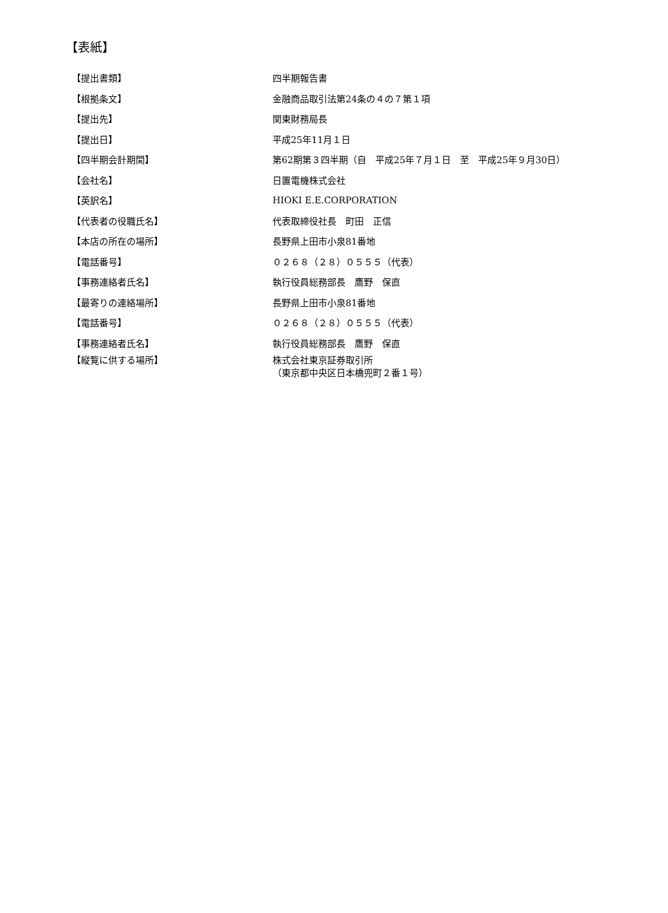【表紙】
| 【提出書類】 | 四半期報告書 |
| 【根拠条文】 | 金融商品取引法第24条の４の７第１項 |
| 【提出先】 | 関東財務局長 |
| 【提出日】 | 平成25年11月１日 |
| 【四半期会計期間】 | 第62期第３四半期（自 平成25年７月１日 至 平成25年９月30日） |
| 【会社名】 | 日置電機株式会社 |
| 【英訳名】 | HIOKI E.E.CORPORATION |
| 【代表者の役職氏名】 | 代表取締役社長 町田 正信 |
| 【本店の所在の場所】 | 長野県上田市小泉81番地 |
| 【電話番号】 | ０２６８（２８）０５５５（代表） |
| 【事務連絡者氏名】 | 執行役員総務部長 鷹野 保直 |
| 【最寄りの連絡場所】 | 長野県上田市小泉81番地 |
| 【電話番号】 | ０２６８（２８）０５５５（代表） |
| 【事務連絡者氏名】 | 執行役員総務部長 鷹野 保直 |
| 【縦覧に供する場所】 | 株式会社東京証券取引所 （東京都中央区日本橋兜町２番１号） |